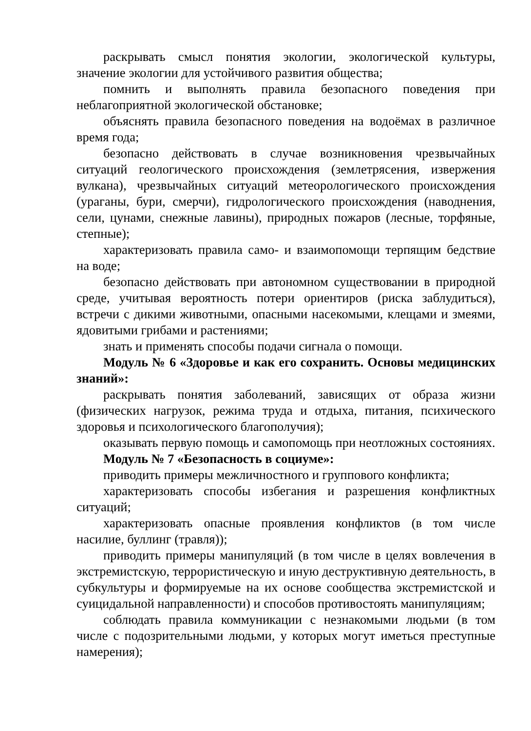раскрывать смысл понятия экологии, экологической культуры, значение экологии для устойчивого развития общества;
помнить и выполнять правила безопасного поведения при неблагоприятной экологической обстановке;
объяснять правила безопасного поведения на водоёмах в различное время года;
безопасно действовать в случае возникновения чрезвычайных ситуаций геологического происхождения (землетрясения, извержения вулкана), чрезвычайных ситуаций метеорологического происхождения (ураганы, бури, смерчи), гидрологического происхождения (наводнения, сели, цунами, снежные лавины), природных пожаров (лесные, торфяные, степные);
характеризовать правила само- и взаимопомощи терпящим бедствие на воде;
безопасно действовать при автономном существовании в природной среде, учитывая вероятность потери ориентиров (риска заблудиться), встречи с дикими животными, опасными насекомыми, клещами и змеями, ядовитыми грибами и растениями;
знать и применять способы подачи сигнала о помощи.
Модуль № 6 «Здоровье и как его сохранить. Основы медицинских знаний»:
раскрывать понятия заболеваний, зависящих от образа жизни (физических нагрузок, режима труда и отдыха, питания, психического здоровья и психологического благополучия);
оказывать первую помощь и самопомощь при неотложных состояниях.
Модуль № 7 «Безопасность в социуме»:
приводить примеры межличностного и группового конфликта;
характеризовать способы избегания и разрешения конфликтных ситуаций;
характеризовать опасные проявления конфликтов (в том числе насилие, буллинг (травля));
приводить примеры манипуляций (в том числе в целях вовлечения в экстремистскую, террористическую и иную деструктивную деятельность, в субкультуры и формируемые на их основе сообщества экстремистской и суицидальной направленности) и способов противостоять манипуляциям;
соблюдать правила коммуникации с незнакомыми людьми (в том числе с подозрительными людьми, у которых могут иметься преступные намерения);